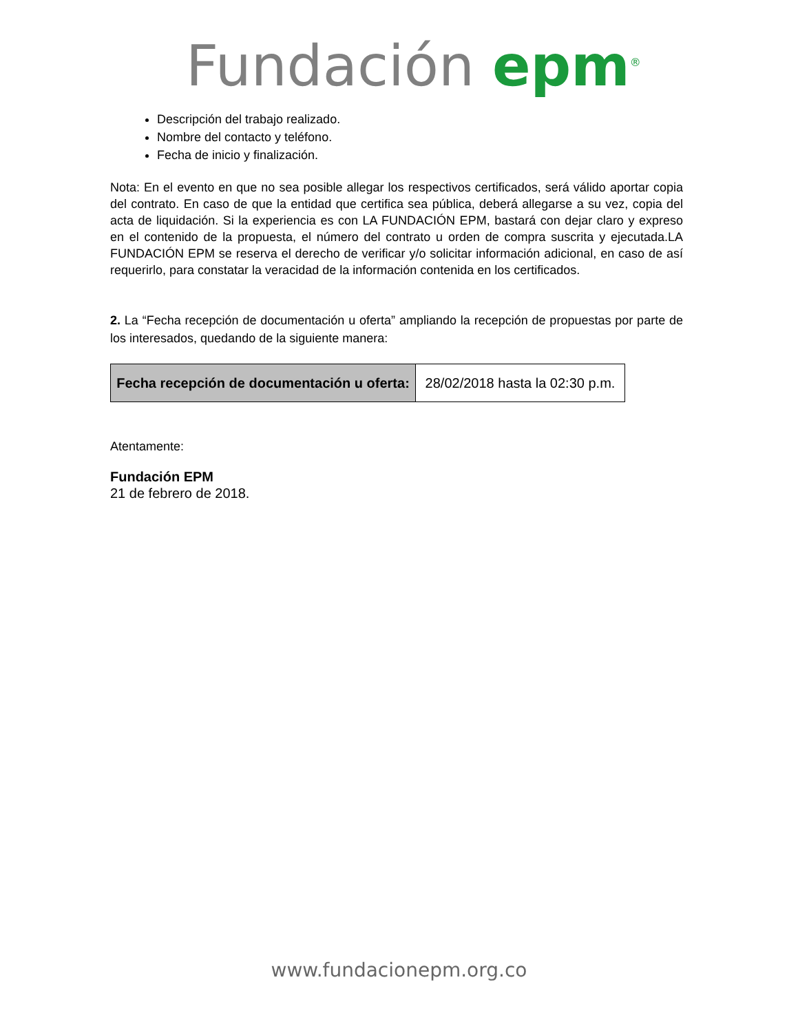Fundación epm<sup>®</sup>
Descripción del trabajo realizado.
Nombre del contacto y teléfono.
Fecha de inicio y finalización.
Nota: En el evento en que no sea posible allegar los respectivos certificados, será válido aportar copia del contrato. En caso de que la entidad que certifica sea pública, deberá allegarse a su vez, copia del acta de liquidación. Si la experiencia es con LA FUNDACIÓN EPM, bastará con dejar claro y expreso en el contenido de la propuesta, el número del contrato u orden de compra suscrita y ejecutada.LA FUNDACIÓN EPM se reserva el derecho de verificar y/o solicitar información adicional, en caso de así requerirlo, para constatar la veracidad de la información contenida en los certificados.
2. La “Fecha recepción de documentación u oferta” ampliando la recepción de propuestas por parte de los interesados, quedando de la siguiente manera:
| Fecha recepción de documentación u oferta: | 28/02/2018 hasta la 02:30 p.m. |
Atentamente:
Fundación EPM
21 de febrero de 2018.
www.fundacionepm.org.co